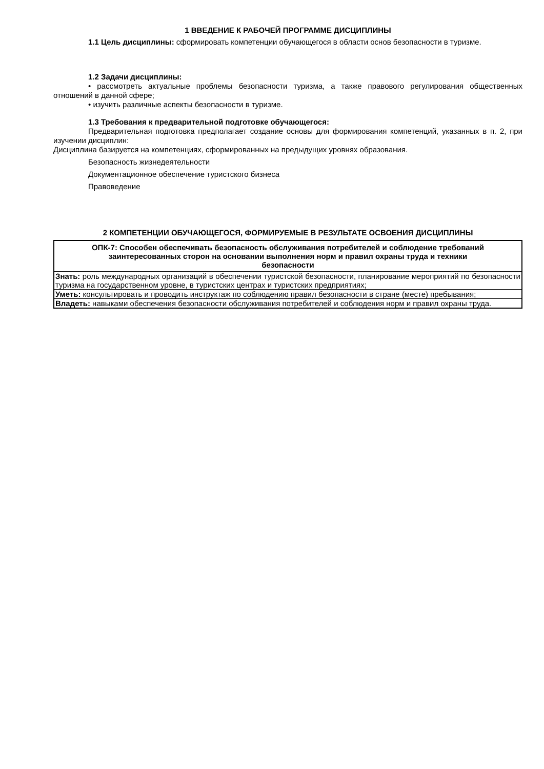1 ВВЕДЕНИЕ К РАБОЧЕЙ ПРОГРАММЕ ДИСЦИПЛИНЫ
1.1 Цель дисциплины: сформировать компетенции обучающегося в области основ безопасности в туризме.
1.2 Задачи дисциплины:
• рассмотреть актуальные проблемы безопасности туризма, а также правового регулирования общественных отношений в данной сфере;
• изучить различные аспекты безопасности в туризме.
1.3 Требования к предварительной подготовке обучающегося:
Предварительная подготовка предполагает создание основы для формирования компетенций, указанных в п. 2, при изучении дисциплин:
Дисциплина базируется на компетенциях, сформированных на предыдущих уровнях образования.
Безопасность жизнедеятельности
Документационное обеспечение туристского бизнеса
Правоведение
2 КОМПЕТЕНЦИИ ОБУЧАЮЩЕГОСЯ, ФОРМИРУЕМЫЕ В РЕЗУЛЬТАТЕ ОСВОЕНИЯ ДИСЦИПЛИНЫ
| ОПК-7: Способен обеспечивать безопасность обслуживания потребителей и соблюдение требований заинтересованных сторон на основании выполнения норм и правил охраны труда и техники безопасности |
| --- |
| Знать: роль международных организаций в обеспечении туристской безопасности, планирование мероприятий по безопасности туризма на государственном уровне, в туристских центрах и туристских предприятиях; |
| Уметь: консультировать и проводить инструктаж по соблюдению правил безопасности в стране (месте) пребывания; |
| Владеть: навыками обеспечения безопасности обслуживания потребителей и соблюдения норм и правил охраны труда. |